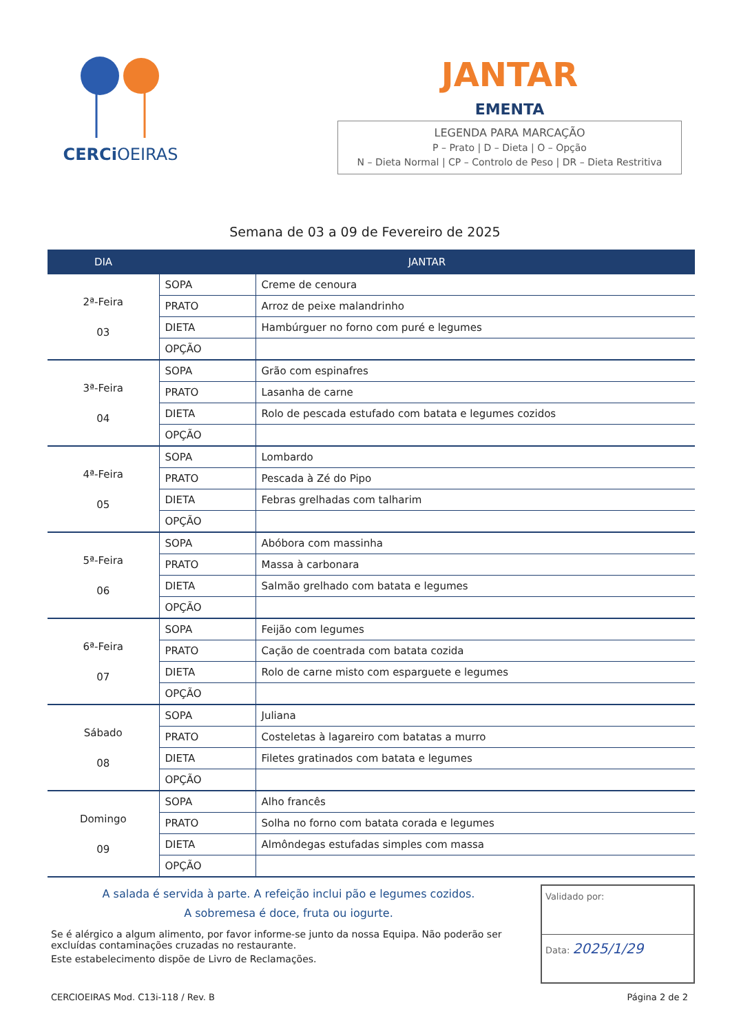CERCiOEIRAS
JANTAR
EMENTA
LEGENDA PARA MARCAÇÃO
P – Prato | D – Dieta | O – Opção
N – Dieta Normal | CP – Controlo de Peso | DR – Dieta Restritiva
Semana de 03 a 09 de Fevereiro de 2025
| DIA | JANTAR | |
| --- | --- | --- |
| 2ª-Feira 03 | SOPA | Creme de cenoura |
| | PRATO | Arroz de peixe malandrinho |
| | DIETA | Hambúrguer no forno com puré e legumes |
| | OPÇÃO | |
| 3ª-Feira 04 | SOPA | Grão com espinafres |
| | PRATO | Lasanha de carne |
| | DIETA | Rolo de pescada estufado com batata e legumes cozidos |
| | OPÇÃO | |
| 4ª-Feira 05 | SOPA | Lombardo |
| | PRATO | Pescada à Zé do Pipo |
| | DIETA | Febras grelhadas com talharim |
| | OPÇÃO | |
| 5ª-Feira 06 | SOPA | Abóbora com massinha |
| | PRATO | Massa à carbonara |
| | DIETA | Salmão grelhado com batata e legumes |
| | OPÇÃO | |
| 6ª-Feira 07 | SOPA | Feijão com legumes |
| | PRATO | Cação de coentrada com batata cozida |
| | DIETA | Rolo de carne misto com esparguete e legumes |
| | OPÇÃO | |
| Sábado 08 | SOPA | Juliana |
| | PRATO | Costeletas à lagareiro com batatas a murro |
| | DIETA | Filetes gratinados com batata e legumes |
| | OPÇÃO | |
| Domingo 09 | SOPA | Alho francês |
| | PRATO | Solha no forno com batata corada e legumes |
| | DIETA | Almôndegas estufadas simples com massa |
| | OPÇÃO | |
A salada é servida à parte. A refeição inclui pão e legumes cozidos.
A sobremesa é doce, fruta ou iogurte.
Se é alérgico a algum alimento, por favor informe-se junto da nossa Equipa. Não poderão ser excluídas contaminações cruzadas no restaurante.
Este estabelecimento dispõe de Livro de Reclamações.
Validado por:
Data: 2025/1/29
CERCIOEIRAS Mod. C13i-118 / Rev. B Página 2 de 2